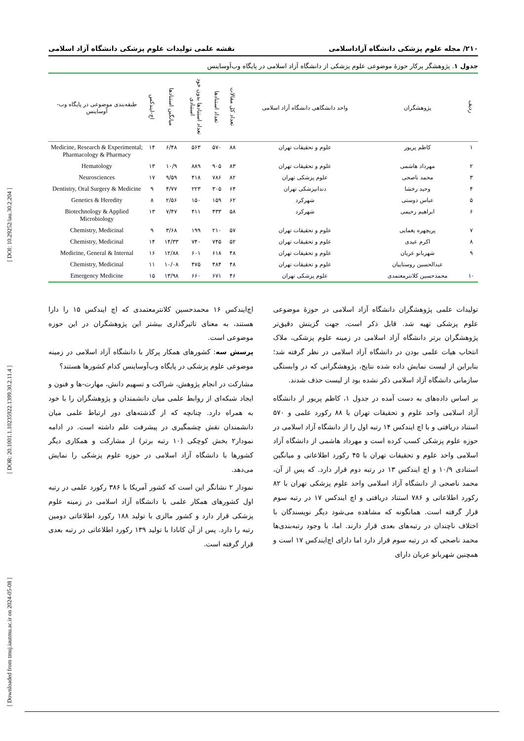[ Downloaded from tmuj.iautmu.ac.ir on 2024-05-08 ] [ DOR: 20.1001.1.10235922.1399.30.2.11.4 ] [ DOI: 10.29252/iau.30.2.204 ]
۲۱۰/ مجله علوم پزشکی دانشگاه آزاداسلامی نقشه علمی تولیدات علوم پزشکی دانشگاه آزاد اسلامی
جدول ۱. پژوهشگر پرکار حوزهٔ موضوعی علوم پزشکی از دانشگاه آزاد اسلامی در پایگاه وب‌آوساینس
| ردیف | پژوهشگران | واحد دانشگاهی دانشگاه آزاد اسلامی | تعداد کل مقالات | تعداد استنادها | تعداد استنادها بدون خود استنادی | میانگین استنادها | اچ-ایندکس | طبقه‌بندی موضوعی در پایگاه وب-آوساینس |
| --- | --- | --- | --- | --- | --- | --- | --- | --- |
| ۱ | کاظم پریور | علوم و تحقیقات تهران | ۸۸ | ۵۷۰ | ۵۶۳ | ۶/۴۸ | ۱۴ | Medicine, Research & Experimental; Pharmacology & Pharmacy |
| ۲ | مهرداد هاشمی | علوم و تحقیقات تهران | ۸۳ | ۹۰۵ | ۸۸۹ | ۱۰/۹ | ۱۳ | Hematology |
| ۳ | محمد ناصحی | علوم پزشکی تهران | ۸۲ | ۷۸۶ | ۴۱۸ | ۹/۵۹ | ۱۷ | Neurosciences |
| ۴ | وحید رخشا | دندانپزشکی تهران | ۶۴ | ۳۰۵ | ۲۲۳ | ۴/۷۷ | ۹ | Dentistry, Oral Surgery & Medicine |
| ۵ | عباس دوستی | شهرکرد | ۶۲ | ۱۵۹ | ۱۵۰ | ۲/۵۶ | ۸ | Genetics & Heredity |
| ۶ | ابراهیم رحیمی | شهرکرد | ۵۸ | ۴۳۳ | ۴۱۱ | ۷/۴۷ | ۱۳ | Biotechnology & Applied Microbiology |
| ۷ | پریچهره یغمایی | علوم و تحقیقات تهران | ۵۷ | ۲۱۰ | ۱۹۹ | ۳/۶۸ | ۹ | Chemistry, Medicinal |
| ۸ | اکرم عیدی | علوم و تحقیقات تهران | ۵۲ | ۷۴۵ | ۷۴۰ | ۱۴/۳۳ | ۱۴ | Chemistry, Medicinal |
| ۹ | شهربانو عریان | علوم و تحقیقات تهران | ۴۸ | ۶۱۸ | ۶۰۱ | ۱۲/۸۸ | ۱۶ | Medicine, General & Internal |
| | عبدالحسین روستاییان | علوم و تحقیقات تهران | ۴۸ | ۴۸۴ | ۴۷۵ | ۱۰/۰۸ | ۱۱ | Chemistry, Medicinal |
| ۱۰ | محمدحسین کلانترمعتمدی | علوم پزشکی تهران | ۴۶ | ۶۷۱ | ۶۶۰ | ۱۳/۹۸ | ۱۵ | Emergency Medicine |
تولیدات علمی پژوهشگران دانشگاه آزاد اسلامی در حوزهٔ موضوعی علوم پزشکی تهیه شد. قابل ذکر است، جهت گزینش دقیق‌تر پژوهشگران برتر دانشگاه آزاد اسلامی در زمینه علوم پزشکی، ملاک انتخاب هیات علمی بودن در دانشگاه آزاد اسلامی در نظر گرفته شد؛ بنابراین از لیست نمایش داده شده نتایج، پژوهشگرانی که در وابستگی سازمانی دانشگاه آزاد اسلامی ذکر نشده بود از لیست حذف شدند.
بر اساس داده‌های به دست آمده در جدول ۱، کاظم پریور از دانشگاه آزاد اسلامی واحد علوم و تحقیقات تهران با ۸۸ رکورد علمی و ۵۷۰ استناد دریافتی و با اچ ایندکس ۱۴ رتبه اول را از دانشگاه آزاد اسلامی در حوزه علوم پزشکی کسب کرده است و مهرداد هاشمی از دانشگاه آزاد اسلامی واحد علوم و تحقیقات تهران با ۴۵ رکورد اطلاعاتی و میانگین استنادی ۱۰/۹ و اچ ایندکس ۱۳ در رتبه دوم قرار دارد. که پس از آن، محمد ناصحی از دانشگاه آزاد اسلامی واحد علوم پزشکی تهران با ۸۲ رکورد اطلاعاتی و ۷۸۶ استناد دریافتی و اچ ایندکس ۱۷ در رتبه سوم قرار گرفته است. همانگونه که مشاهده می‌شود دیگر نویسندگان با اختلاف ناچندان در رتبه‌های بعدی قرار دارند. اما، با وجود رتبه‌بندی‌ها محمد ناصحی که در رتبه سوم قرار دارد اما دارای اچ‌ایندکس ۱۷ است و همچنین شهربانو عریان دارای
اچ‌ایندکس ۱۶ محمدحسین کلانترمعتمدی که اچ ایندکس ۱۵ را دارا هستند، به معنای تاثیرگذاری بیشتر این پژوهشگران در این حوزه موضوعی است.
پرسش سه: کشورهای همکار پرکار با دانشگاه آزاد اسلامی در زمینه موضوعی علوم پزشکی در پایگاه وب‌آوساینس کدام کشورها هستند؟
مشارکت در انجام پژوهش، شراکت و تسهیم دانش، مهارت-ها و فنون و ایجاد شبکه‌ای از روابط علمی میان دانشمندان و پژوهشگران را با خود به همراه دارد. چنانچه که از گذشته‌های دور ارتباط علمی میان دانشمندان نقش چشمگیری در پیشرفت علم داشته است. در ادامه نمودار۲ بخش کوچکی (۱۰ رتبه برتر) از مشارکت و همکاری دیگر کشورها با دانشگاه آزاد اسلامی در حوزه علوم پزشکی را نمایش می‌دهد.
نمودار ۲ نشانگر این است که کشور آمریکا با ۳۸۶ رکورد علمی در رتبه اول کشورهای همکار علمی با دانشگاه آزاد اسلامی در زمینه علوم پزشکی قرار دارد و کشور مالزی با تولید ۱۸۸ رکورد اطلاعاتی دومین رتبه را دارد. پس از آن کانادا با تولید ۱۳۹ رکورد اطلاعاتی در رتبه بعدی قرار گرفته است.